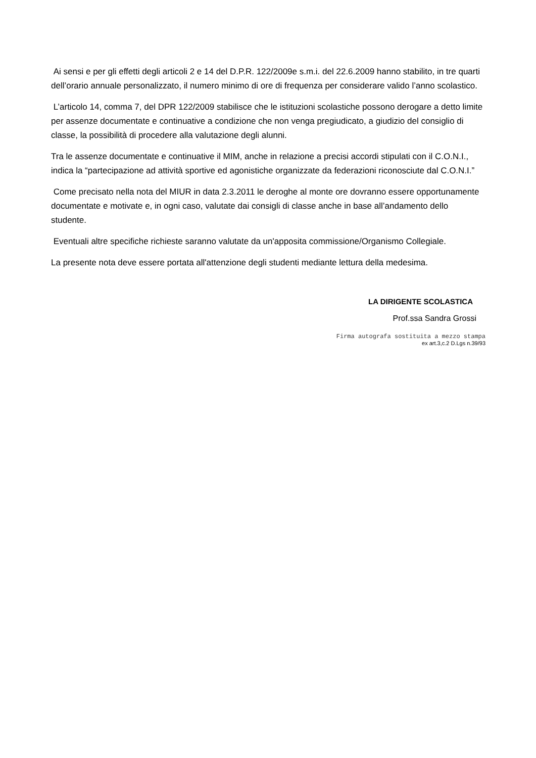Ai sensi e per gli effetti degli articoli 2 e 14 del D.P.R. 122/2009e s.m.i. del 22.6.2009 hanno stabilito, in tre quarti dell’orario annuale personalizzato, il numero minimo di ore di frequenza per considerare valido l’anno scolastico.
L’articolo 14, comma 7, del DPR 122/2009 stabilisce che le istituzioni scolastiche possono derogare a detto limite per assenze documentate e continuative a condizione che non venga pregiudicato, a giudizio del consiglio di classe, la possibilità di procedere alla valutazione degli alunni.
Tra le assenze documentate e continuative il MIM, anche in relazione a precisi accordi stipulati con il C.O.N.I., indica la “partecipazione ad attività sportive ed agonistiche organizzate da federazioni riconosciute dal C.O.N.I.”
Come precisato nella nota del MIUR in data 2.3.2011 le deroghe al monte ore dovranno essere opportunamente documentate e motivate e, in ogni caso, valutate dai consigli di classe anche in base all’andamento dello studente.
Eventuali altre specifiche richieste saranno valutate da un'apposita commissione/Organismo Collegiale.
La presente nota deve essere portata all'attenzione degli studenti mediante lettura della medesima.
LA DIRIGENTE SCOLASTICA
Prof.ssa Sandra Grossi
Firma autografa sostituita a mezzo stampa
ex art.3,c.2 D.Lgs n.39/93